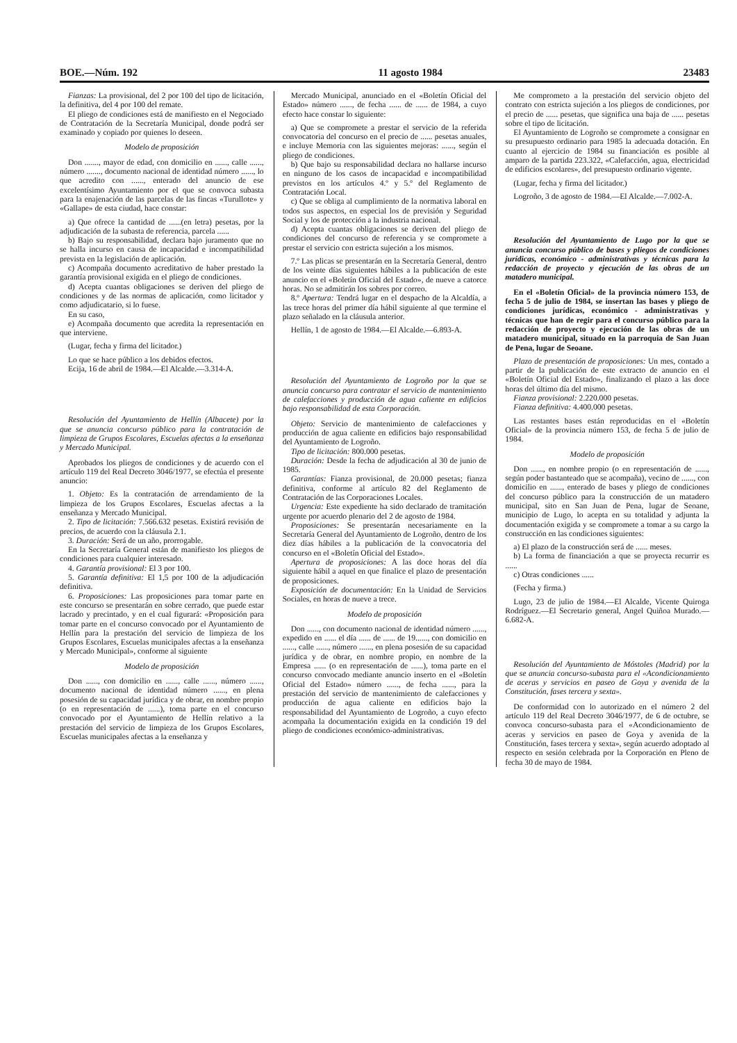BOE.—Núm. 192 11 agosto 1984 23483
Fianzas: La provisional, del 2 por 100 del tipo de licitación, la definitiva, del 4 por 100 del remate.
El pliego de condiciones está de manifiesto en el Negociado de Contratación de la Secretaría Municipal, donde podrá ser examinado y copiado por quienes lo deseen.
Modelo de proposición
Don ......., mayor de edad, con domicilio en ......, calle ......, número ......., documento nacional de identidad número ......, lo que acredito con ......, enterado del anuncio de ese excelentísimo Ayuntamiento por el que se convoca subasta para la enajenación de las parcelas de las fincas «Turullote» y «Gallape» de esta ciudad, hace constar:
a) Que ofrece la cantidad de ......(en letra) pesetas, por la adjudicación de la subasta de referencia, parcela ......
b) Bajo su responsabilidad, declara bajo juramento que no se halla incurso en causa de incapacidad e incompatibilidad prevista en la legislación de aplicación.
c) Acompaña documento acreditativo de haber prestado la garantía provisional exigida en el pliego de condiciones.
d) Acepta cuantas obligaciones se deriven del pliego de condiciones y de las normas de aplicación, como licitador y como adjudicatario, si lo fuese.
En su caso,
e) Acompaña documento que acredita la representación en que interviene.
(Lugar, fecha y firma del licitador.)
Lo que se hace público a los debidos efectos.
Ecija, 16 de abril de 1984.—El Alcalde.—3.314-A.
Resolución del Ayuntamiento de Hellín (Albacete) por la que se anuncia concurso público para la contratación de limpieza de Grupos Escolares, Escuelas afectas a la enseñanza y Mercado Municipal.
Aprobados los pliegos de condiciones y de acuerdo con el artículo 119 del Real Decreto 3046/1977, se efectúa el presente anuncio:
1. Objeto: Es la contratación de arrendamiento de la limpieza de los Grupos Escolares, Escuelas afectas a la enseñanza y Mercado Municipal.
2. Tipo de licitación: 7.566.632 pesetas. Existirá revisión de precios, de acuerdo con la cláusula 2.1.
3. Duración: Será de un año, prorrogable.
En la Secretaría General están de manifiesto los pliegos de condiciones para cualquier interesado.
4. Garantía provisional: El 3 por 100.
5. Garantía definitiva: El 1,5 por 100 de la adjudicación definitiva.
6. Proposiciones: Las proposiciones para tomar parte en este concurso se presentarán en sobre cerrado, que puede estar lacrado y precintado, y en el cual figurará: «Proposición para tomar parte en el concurso convocado por el Ayuntamiento de Hellín para la prestación del servicio de limpieza de los Grupos Escolares, Escuelas municipales afectas a la enseñanza y Mercado Municipal», conforme al siguiente
Modelo de proposición
Don ......, con domicilio en ......, calle ......, número ......, documento nacional de identidad número ......, en plena posesión de su capacidad jurídica y de obrar, en nombre propio (o en representación de ......), toma parte en el concurso convocado por el Ayuntamiento de Hellín relativo a la prestación del servicio de limpieza de los Grupos Escolares, Escuelas municipales afectas a la enseñanza y
Mercado Municipal, anunciado en el «Boletín Oficial del Estado» número ......, de fecha ...... de ...... de 1984, a cuyo efecto hace constar lo siguiente:
a) Que se compromete a prestar el servicio de la referida convocatoria del concurso en el precio de ...... pesetas anuales, e incluye Memoria con las siguientes mejoras: ......, según el pliego de condiciones.
b) Que bajo su responsabilidad declara no hallarse incurso en ninguno de los casos de incapacidad e incompatibilidad previstos en los artículos 4.º y 5.º del Reglamento de Contratación Local.
c) Que se obliga al cumplimiento de la normativa laboral en todos sus aspectos, en especial los de previsión y Seguridad Social y los de protección a la industria nacional.
d) Acepta cuantas obligaciones se deriven del pliego de condiciones del concurso de referencia y se compromete a prestar el servicio con estricta sujeción a los mismos.
7.º Las plicas se presentarán en la Secretaría General, dentro de los veinte días siguientes hábiles a la publicación de este anuncio en el «Boletín Oficial del Estado», de nueve a catorce horas. No se admitirán los sobres por correo.
8.º Apertura: Tendrá lugar en el despacho de la Alcaldía, a las trece horas del primer día hábil siguiente al que termine el plazo señalado en la cláusula anterior.
Hellín, 1 de agosto de 1984.—El Alcalde.—6.893-A.
Resolución del Ayuntamiento de Logroño por la que se anuncia concurso para contratar el servicio de mantenimiento de calefacciones y producción de agua caliente en edificios bajo responsabilidad de esta Corporación.
Objeto: Servicio de mantenimiento de calefacciones y producción de agua caliente en edificios bajo responsabilidad del Ayuntamiento de Logroño.
Tipo de licitación: 800.000 pesetas.
Duración: Desde la fecha de adjudicación al 30 de junio de 1985.
Garantías: Fianza provisional, de 20.000 pesetas; fianza definitiva, conforme al artículo 82 del Reglamento de Contratación de las Corporaciones Locales.
Urgencia: Este expediente ha sido declarado de tramitación urgente por acuerdo plenario del 2 de agosto de 1984.
Proposiciones: Se presentarán necesariamente en la Secretaría General del Ayuntamiento de Logroño, dentro de los diez días hábiles a la publicación de la convocatoria del concurso en el «Boletín Oficial del Estado».
Apertura de proposiciones: A las doce horas del día siguiente hábil a aquel en que finalice el plazo de presentación de proposiciones.
Exposición de documentación: En la Unidad de Servicios Sociales, en horas de nueve a trece.
Modelo de proposición
Don ......, con documento nacional de identidad número ......, expedido en ...... el día ...... de ...... de 19......, con domicilio en ......, calle ......, número ......, en plena posesión de su capacidad jurídica y de obrar, en nombre propio, en nombre de la Empresa ...... (o en representación de ......), toma parte en el concurso convocado mediante anuncio inserto en el «Boletín Oficial del Estado» número ......, de fecha ......, para la prestación del servicio de mantenimiento de calefacciones y producción de agua caliente en edificios bajo la responsabilidad del Ayuntamiento de Logroño, a cuyo efecto acompaña la documentación exigida en la condición 19 del pliego de condiciones económico-administrativas.
Me comprometo a la prestación del servicio objeto del contrato con estricta sujeción a los pliegos de condiciones, por el precio de ...... pesetas, que significa una baja de ...... pesetas sobre el tipo de licitación.
El Ayuntamiento de Logroño se compromete a consignar en su presupuesto ordinario para 1985 la adecuada dotación. En cuanto al ejercicio de 1984 su financiación es posible al amparo de la partida 223.322, «Calefacción, agua, electricidad de edificios escolares», del presupuesto ordinario vigente.
(Lugar, fecha y firma del licitador.)
Logroño, 3 de agosto de 1984.—El Alcalde.—7.002-A.
Resolución del Ayuntamiento de Lugo por la que se anuncia concurso público de bases y pliegos de condiciones jurídicas, económico - administrativas y técnicas para la redacción de proyecto y ejecución de las obras de un matadero municipal.
En el «Boletín Oficial» de la provincia número 153, de fecha 5 de julio de 1984, se insertan las bases y pliego de condiciones jurídicas, económico - administrativas y técnicas que han de regir para el concurso público para la redacción de proyecto y ejecución de las obras de un matadero municipal, situado en la parroquia de San Juan de Pena, lugar de Seoane.
Plazo de presentación de proposiciones: Un mes, contado a partir de la publicación de este extracto de anuncio en el «Boletín Oficial del Estado», finalizando el plazo a las doce horas del último día del mismo.
Fianza provisional: 2.220.000 pesetas.
Fianza definitiva: 4.400.000 pesetas.
Las restantes bases están reproducidas en el «Boletín Oficial» de la provincia número 153, de fecha 5 de julio de 1984.
Modelo de proposición
Don ......, en nombre propio (o en representación de ......, según poder bastanteado que se acompaña), vecino de ......, con domicilio en ......, enterado de bases y pliego de condiciones del concurso público para la construcción de un matadero municipal, sito en San Juan de Pena, lugar de Seoane, municipio de Lugo, lo acepta en su totalidad y adjunta la documentación exigida y se compromete a tomar a su cargo la construcción en las condiciones siguientes:
a) El plazo de la construcción será de ...... meses.
b) La forma de financiación a que se proyecta recurrir es ......
c) Otras condiciones ......
(Fecha y firma.)
Lugo, 23 de julio de 1984.—El Alcalde, Vicente Quiroga Rodríguez.—El Secretario general, Angel Quiñoa Murado.—6.682-A.
Resolución del Ayuntamiento de Móstoles (Madrid) por la que se anuncia concurso-subasta para el «Acondicionamiento de aceras y servicios en paseo de Goya y avenida de la Constitución, fases tercera y sexta».
De conformidad con lo autorizado en el número 2 del artículo 119 del Real Decreto 3046/1977, de 6 de octubre, se convoca concurso-subasta para el «Acondicionamiento de aceras y servicios en paseo de Goya y avenida de la Constitución, fases tercera y sexta», según acuerdo adoptado al respecto en sesión celebrada por la Corporación en Pleno de fecha 30 de mayo de 1984.